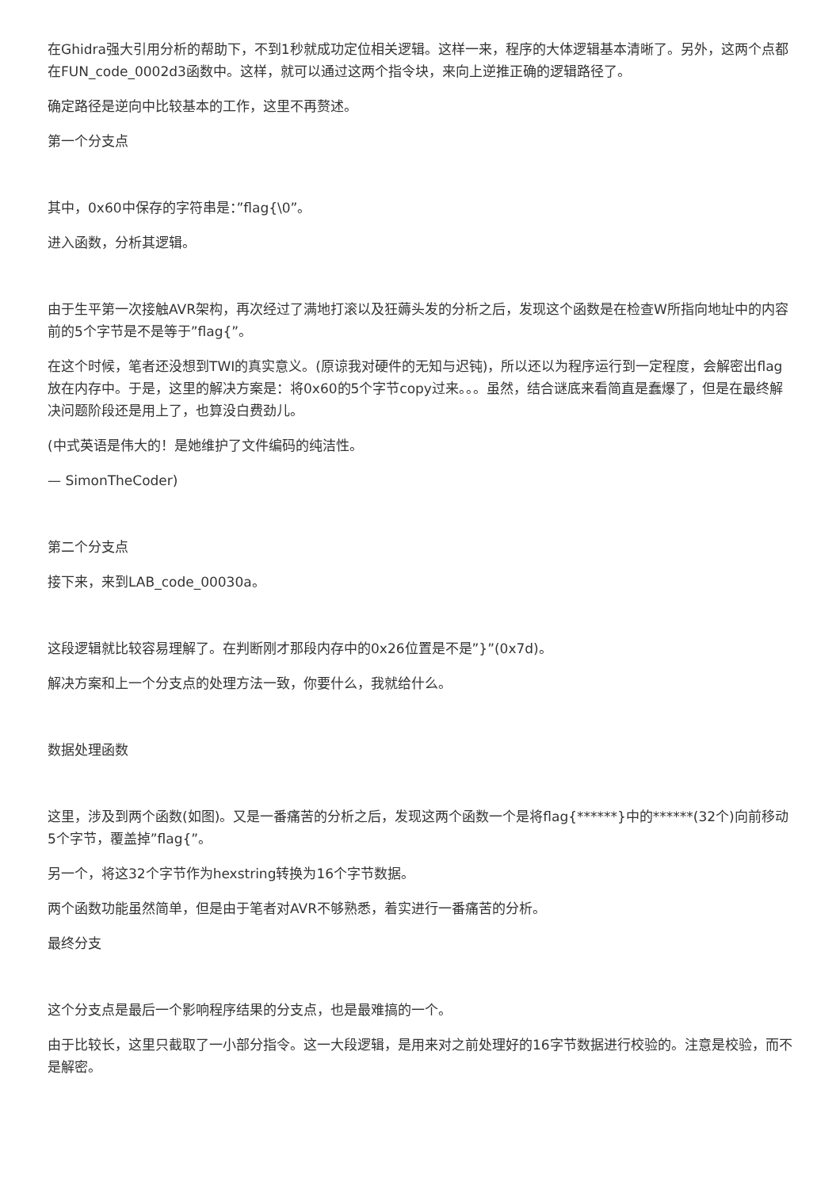在Ghidra强大引用分析的帮助下，不到1秒就成功定位相关逻辑。这样一来，程序的大体逻辑基本清晰了。另外，这两个点都在FUN_code_0002d3函数中。这样，就可以通过这两个指令块，来向上逆推正确的逻辑路径了。
确定路径是逆向中比较基本的工作，这里不再赘述。
第一个分支点
其中，0x60中保存的字符串是：”flag{\0”。
进入函数，分析其逻辑。
由于生平第一次接触AVR架构，再次经过了满地打滚以及狂薅头发的分析之后，发现这个函数是在检查W所指向地址中的内容前的5个字节是不是等于”flag{”。
在这个时候，笔者还没想到TWI的真实意义。(原谅我对硬件的无知与迟钝)，所以还以为程序运行到一定程度，会解密出flag放在内存中。于是，这里的解决方案是：将0x60的5个字节copy过来。。。虽然，结合谜底来看简直是蠢爆了，但是在最终解决问题阶段还是用上了，也算没白费劲儿。
(中式英语是伟大的！是她维护了文件编码的纯洁性。
— SimonTheCoder)
第二个分支点
接下来，来到LAB_code_00030a。
这段逻辑就比较容易理解了。在判断刚才那段内存中的0x26位置是不是”}”(0x7d)。
解决方案和上一个分支点的处理方法一致，你要什么，我就给什么。
数据处理函数
这里，涉及到两个函数(如图)。又是一番痛苦的分析之后，发现这两个函数一个是将flag{******}中的******(32个)向前移动5个字节，覆盖掉”flag{”。
另一个，将这32个字节作为hexstring转换为16个字节数据。
两个函数功能虽然简单，但是由于笔者对AVR不够熟悉，着实进行一番痛苦的分析。
最终分支
这个分支点是最后一个影响程序结果的分支点，也是最难搞的一个。
由于比较长，这里只截取了一小部分指令。这一大段逻辑，是用来对之前处理好的16字节数据进行校验的。注意是校验，而不是解密。